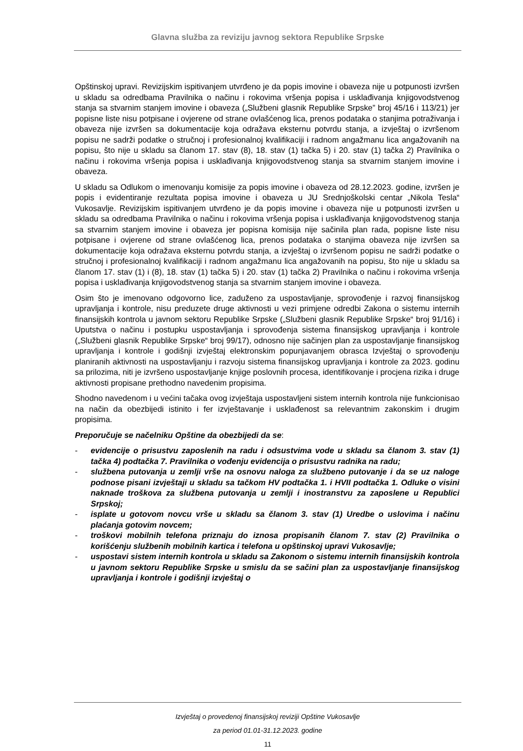Glavna služba za reviziju javnog sektora Republike Srpske
Opštinskoj upravi. Revizijskim ispitivanjem utvrđeno je da popis imovine i obaveza nije u potpunosti izvršen u skladu sa odredbama Pravilnika o načinu i rokovima vršenja popisa i usklađivanja knjigovodstvenog stanja sa stvarnim stanjem imovine i obaveza („Službeni glasnik Republike Srpske” broj 45/16 i 113/21) jer popisne liste nisu potpisane i ovjerene od strane ovlašćenog lica, prenos podataka o stanjima potraživanja i obaveza nije izvršen sa dokumentacije koja odražava eksternu potvrdu stanja, a izvještaj o izvršenom popisu ne sadrži podatke o stručnoj i profesionalnoj kvalifikaciji i radnom angažmanu lica angažovanih na popisu, što nije u skladu sa članom 17. stav (8), 18. stav (1) tačka 5) i 20. stav (1) tačka 2) Pravilnika o načinu i rokovima vršenja popisa i usklađivanja knjigovodstvenog stanja sa stvarnim stanjem imovine i obaveza.
U skladu sa Odlukom o imenovanju komisije za popis imovine i obaveza od 28.12.2023. godine, izvršen je popis i evidentiranje rezultata popisa imovine i obaveza u JU Srednjoškolski centar „Nikola Tesla“ Vukosavlje. Revizijskim ispitivanjem utvrđeno je da popis imovine i obaveza nije u potpunosti izvršen u skladu sa odredbama Pravilnika o načinu i rokovima vršenja popisa i usklađivanja knjigovodstvenog stanja sa stvarnim stanjem imovine i obaveza jer popisna komisija nije sačinila plan rada, popisne liste nisu potpisane i ovjerene od strane ovlašćenog lica, prenos podataka o stanjima obaveza nije izvršen sa dokumentacije koja odražava eksternu potvrdu stanja, a izvještaj o izvršenom popisu ne sadrži podatke o stručnoj i profesionalnoj kvalifikaciji i radnom angažmanu lica angažovanih na popisu, što nije u skladu sa članom 17. stav (1) i (8), 18. stav (1) tačka 5) i 20. stav (1) tačka 2) Pravilnika o načinu i rokovima vršenja popisa i usklađivanja knjigovodstvenog stanja sa stvarnim stanjem imovine i obaveza.
Osim što je imenovano odgovorno lice, zaduženo za uspostavljanje, sprovođenje i razvoj finansijskog upravljanja i kontrole, nisu preduzete druge aktivnosti u vezi primjene odredbi Zakona o sistemu internih finansijskih kontrola u javnom sektoru Republike Srpske („Službeni glasnik Republike Srpske“ broj 91/16) i Uputstva o načinu i postupku uspostavljanja i sprovođenja sistema finansijskog upravljanja i kontrole („Službeni glasnik Republike Srpske“ broj 99/17), odnosno nije sačinjen plan za uspostavljanje finansijskog upravljanja i kontrole i godišnji izvještaj elektronskim popunjavanjem obrasca Izvještaj o sprovođenju planiranih aktivnosti na uspostavljanju i razvoju sistema finansijskog upravljanja i kontrole za 2023. godinu sa prilozima, niti je izvršeno uspostavljanje knjige poslovnih procesa, identifikovanje i procjena rizika i druge aktivnosti propisane prethodno navedenim propisima.
Shodno navedenom i u većini tačaka ovog izvještaja uspostavljeni sistem internih kontrola nije funkcionisao na način da obezbijedi istinito i fer izvještavanje i usklađenost sa relevantnim zakonskim i drugim propisima.
Preporučuje se načelniku Opštine da obezbijedi da se:
- evidencije o prisustvu zaposlenih na radu i odsustvima vode u skladu sa članom 3. stav (1) tačka 4) podtačka 7. Pravilnika o vođenju evidencija o prisustvu radnika na radu;
- službena putovanja u zemlji vrše na osnovu naloga za službeno putovanje i da se uz naloge podnose pisani izvještaji u skladu sa tačkom HV podtačka 1. i HVII podtačka 1. Odluke o visini naknade troškova za službena putovanja u zemlji i inostranstvu za zaposlene u Republici Srpskoj;
- isplate u gotovom novcu vrše u skladu sa članom 3. stav (1) Uredbe o uslovima i načinu plaćanja gotovim novcem;
- troškovi mobilnih telefona priznaju do iznosa propisanih članom 7. stav (2) Pravilnika o korišćenju službenih mobilnih kartica i telefona u opštinskoj upravi Vukosavlje;
- uspostavi sistem internih kontrola u skladu sa Zakonom o sistemu internih finansijskih kontrola u javnom sektoru Republike Srpske u smislu da se sačini plan za uspostavljanje finansijskog upravljanja i kontrole i godišnji izvještaj o
Izvještaj o provedenoj finansijskoj reviziji Opštine Vukosavlje
za period 01.01-31.12.2023. godine
11